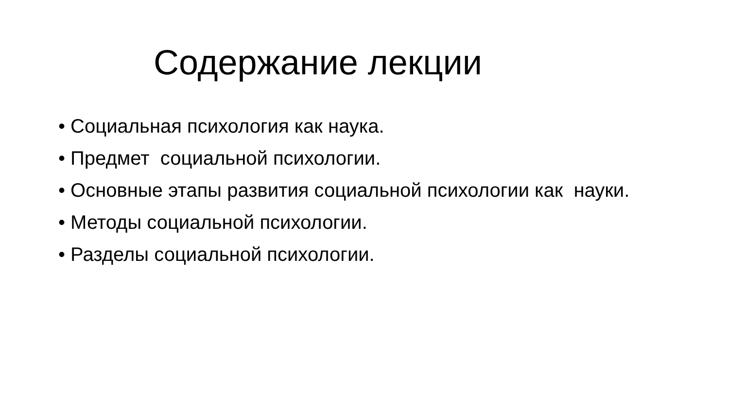Содержание лекции
• Социальная психология как наука.
• Предмет социальной психологии.
• Основные этапы развития социальной психологии как науки.
• Методы социальной психологии.
• Разделы социальной психологии.